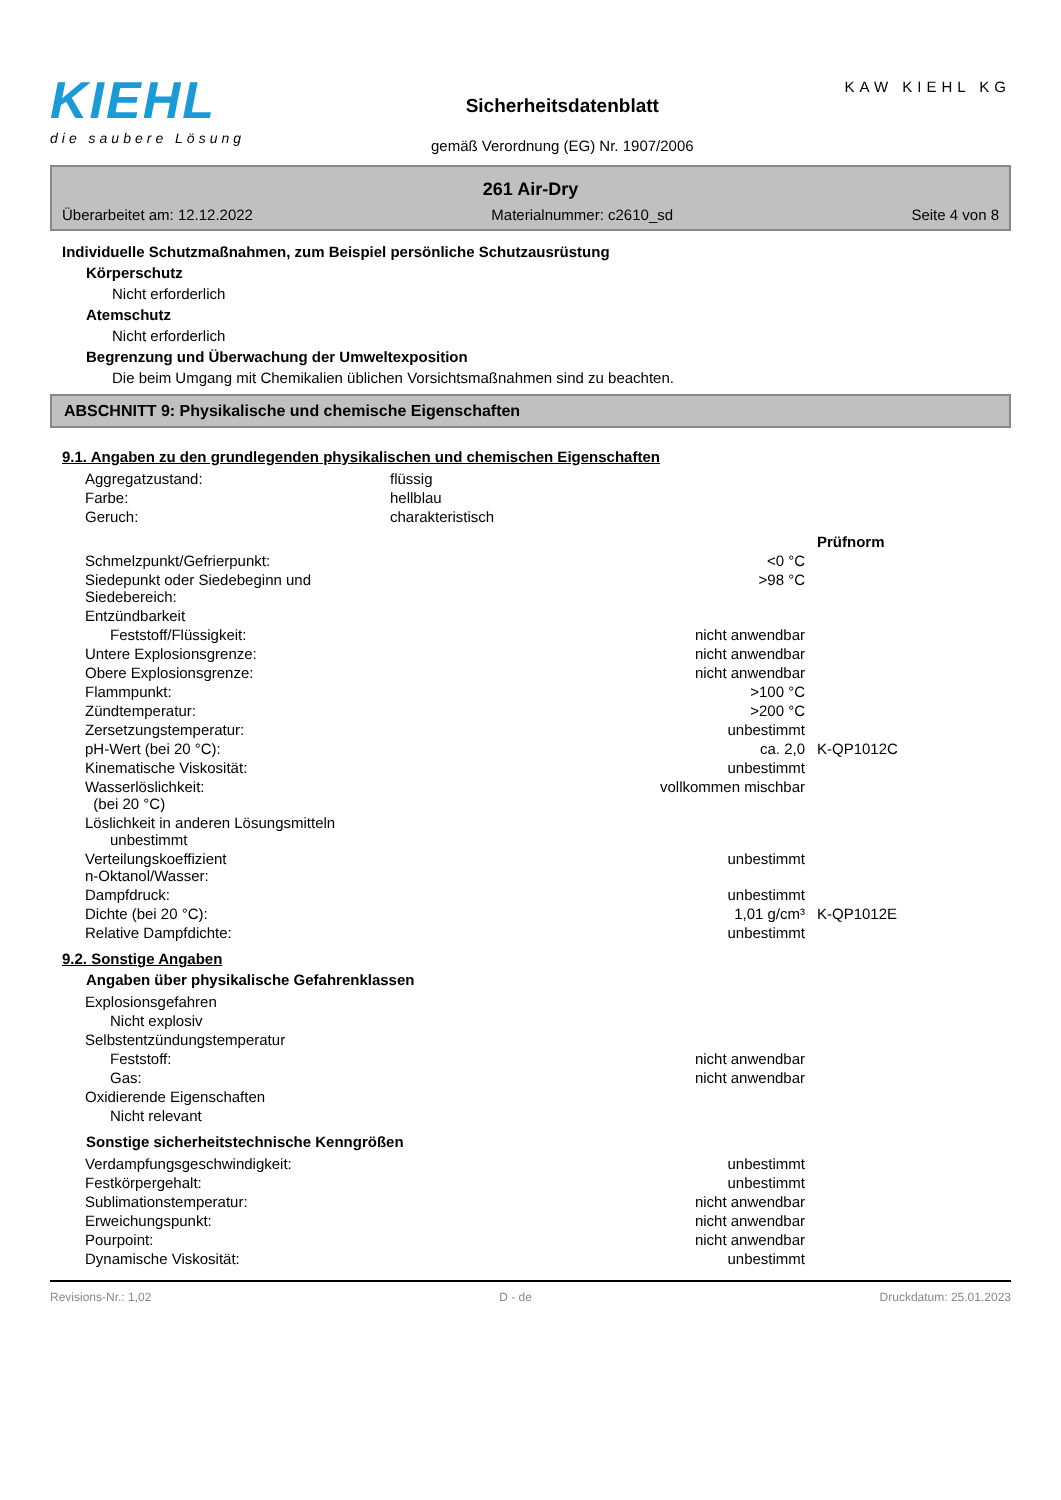KIEHL
die saubere Lösung
Sicherheitsdatenblatt
gemäß Verordnung (EG) Nr. 1907/2006
KAW KIEHL KG
261 Air-Dry
Überarbeitet am: 12.12.2022 Materialnummer: c2610_sd Seite 4 von 8
Individuelle Schutzmaßnahmen, zum Beispiel persönliche Schutzausrüstung
Körperschutz
Nicht erforderlich
Atemschutz
Nicht erforderlich
Begrenzung und Überwachung der Umweltexposition
Die beim Umgang mit Chemikalien üblichen Vorsichtsmaßnahmen sind zu beachten.
ABSCHNITT 9: Physikalische und chemische Eigenschaften
9.1. Angaben zu den grundlegenden physikalischen und chemischen Eigenschaften
| Aggregatzustand: | flüssig |
| Farbe: | hellblau |
| Geruch: | charakteristisch |
| | | Prüfnorm |
| Schmelzpunkt/Gefrierpunkt: | <0 °C | |
| Siedepunkt oder Siedebeginn und Siedebereich: | >98 °C | |
| Entzündbarkeit | | |
| Feststoff/Flüssigkeit: | nicht anwendbar | |
| Untere Explosionsgrenze: | nicht anwendbar | |
| Obere Explosionsgrenze: | nicht anwendbar | |
| Flammpunkt: | >100 °C | |
| Zündtemperatur: | >200 °C | |
| Zersetzungstemperatur: | unbestimmt | |
| pH-Wert (bei 20 °C): | ca. 2,0 | K-QP1012C |
| Kinematische Viskosität: | unbestimmt | |
| Wasserlöslichkeit: (bei 20 °C) | vollkommen mischbar | |
| Löslichkeit in anderen Lösungsmitteln unbestimmt | | |
| Verteilungskoeffizient n-Oktanol/Wasser: | unbestimmt | |
| Dampfdruck: | unbestimmt | |
| Dichte (bei 20 °C): | 1,01 g/cm³ | K-QP1012E |
| Relative Dampfdichte: | unbestimmt | |
9.2. Sonstige Angaben
Angaben über physikalische Gefahrenklassen
| Explosionsgefahren | |
| Nicht explosiv | |
| Selbstentzündungstemperatur | |
| Feststoff: | nicht anwendbar |
| Gas: | nicht anwendbar |
| Oxidierende Eigenschaften | |
| Nicht relevant | |
Sonstige sicherheitstechnische Kenngrößen
| Verdampfungsgeschwindigkeit: | unbestimmt |
| Festkörpergehalt: | unbestimmt |
| Sublimationstemperatur: | nicht anwendbar |
| Erweichungspunkt: | nicht anwendbar |
| Pourpoint: | nicht anwendbar |
| Dynamische Viskosität: | unbestimmt |
Revisions-Nr.: 1,02 D - de Druckdatum: 25.01.2023